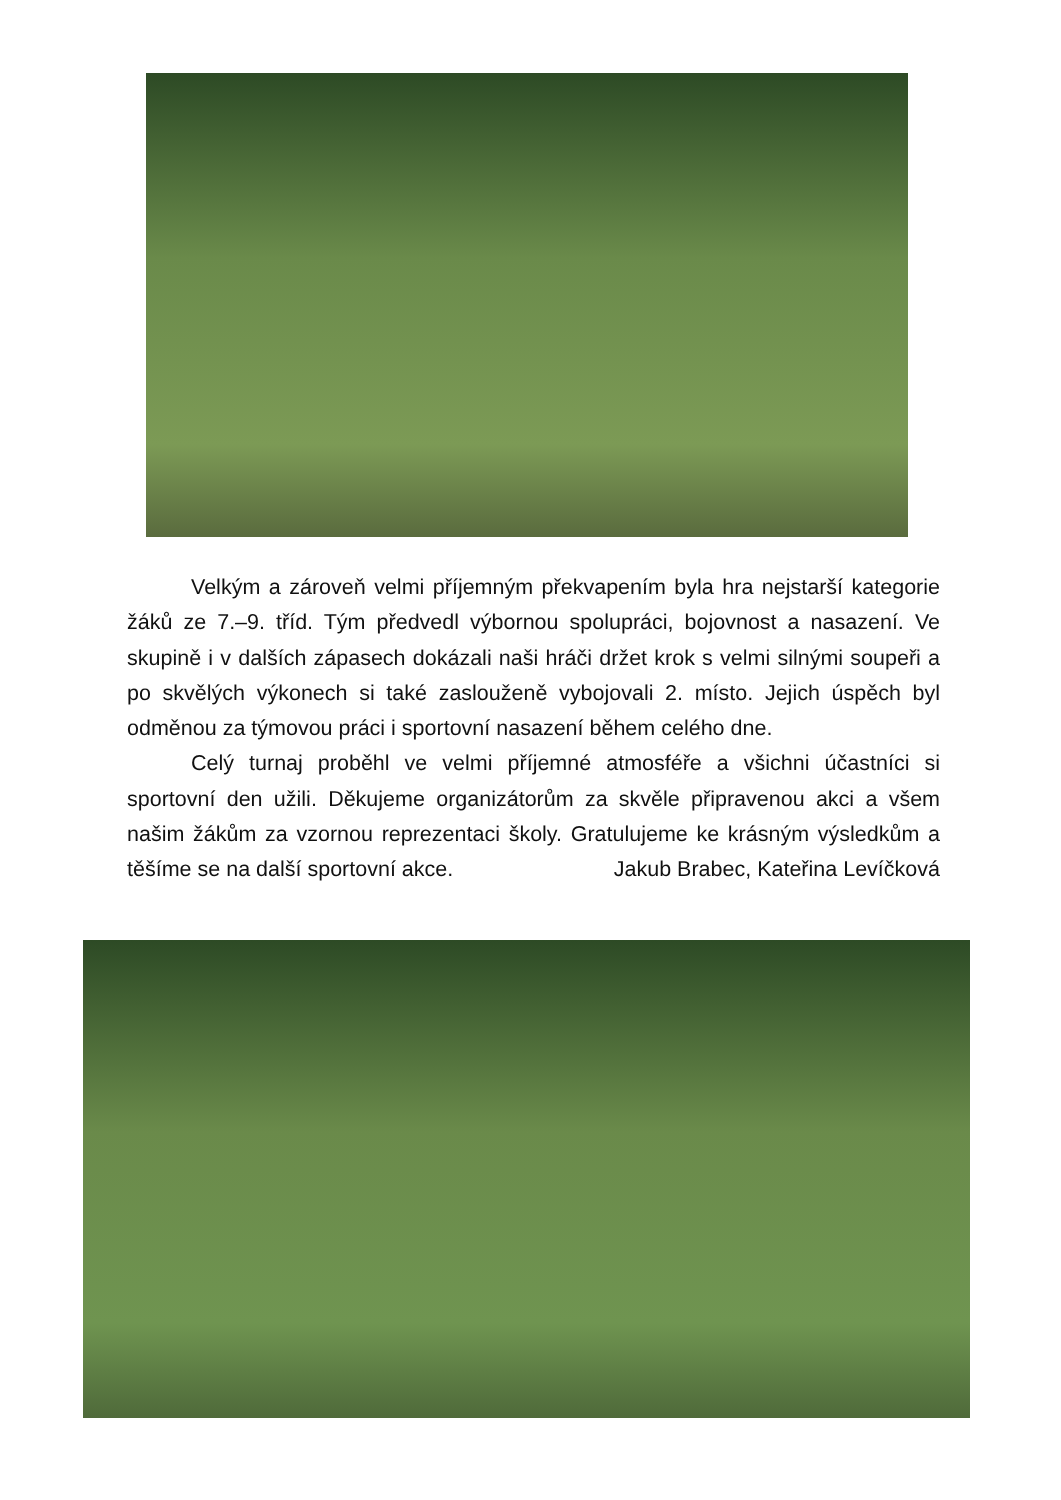Velkým a zároveň velmi příjemným překvapením byla hra nejstarší kategorie žáků ze 7.–9. tříd. Tým předvedl výbornou spolupráci, bojovnost a nasazení. Ve skupině i v dalších zápasech dokázali naši hráči držet krok s velmi silnými soupeři a po skvělých výkonech si také zaslouženě vybojovali 2. místo. Jejich úspěch byl odměnou za týmovou práci i sportovní nasazení během celého dne.
Celý turnaj proběhl ve velmi příjemné atmosféře a všichni účastníci si sportovní den užili. Děkujeme organizátorům za skvěle připravenou akci a všem našim žákům za vzornou reprezentaci školy. Gratulujeme ke krásným výsledkům a těšíme se na další sportovní akce. Jakub Brabec, Kateřina Levíčková